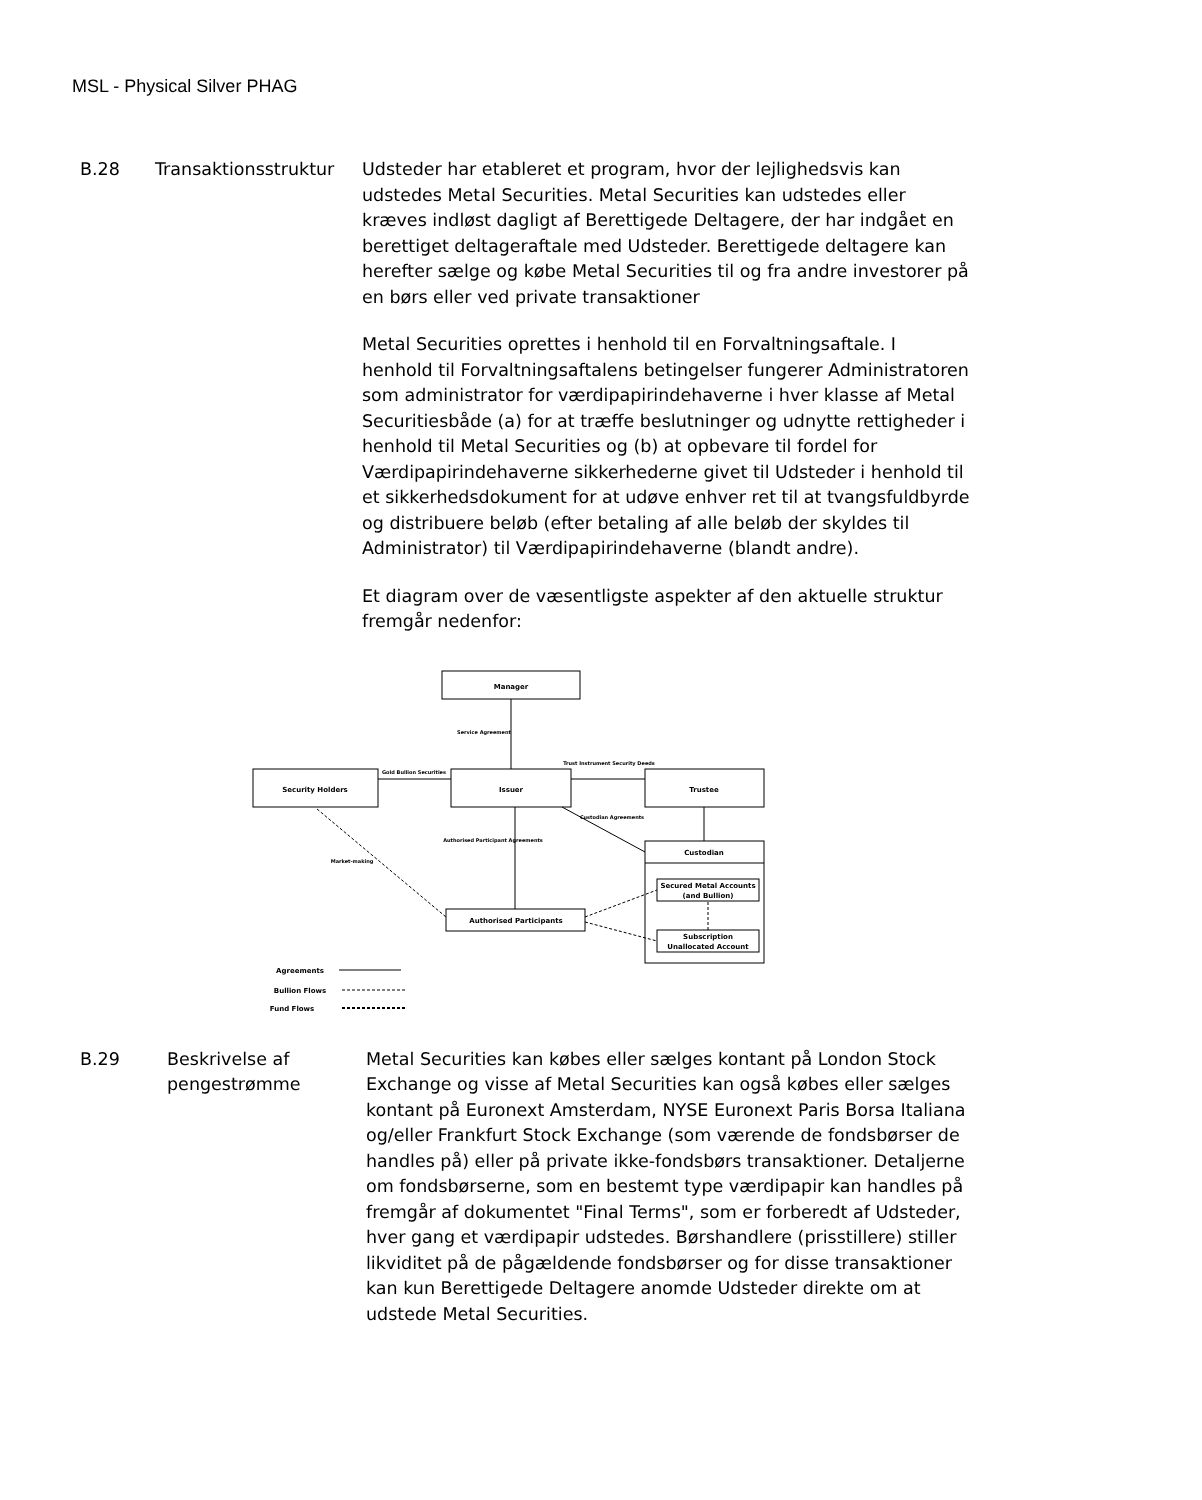MSL - Physical Silver PHAG
B.28 Transaktionsstruktur
Udsteder har etableret et program, hvor der lejlighedsvis kan udstedes Metal Securities. Metal Securities kan udstedes eller kræves indløst dagligt af Berettigede Deltagere, der har indgået en berettiget deltageraftale med Udsteder. Berettigede deltagere kan herefter sælge og købe Metal Securities til og fra andre investorer på en børs eller ved private transaktioner
Metal Securities oprettes i henhold til en Forvaltningsaftale. I henhold til Forvaltningsaftalens betingelser fungerer Administratoren som administrator for værdipapirindehaverne i hver klasse af Metal Securitiesbåde (a) for at træffe beslutninger og udnytte rettigheder i henhold til Metal Securities og (b) at opbevare til fordel for Værdipapirindehaverne sikkerhederne givet til Udsteder i henhold til et sikkerhedsdokument for at udøve enhver ret til at tvangsfuldbyrde og distribuere beløb (efter betaling af alle beløb der skyldes til Administrator) til Værdipapirindehaverne (blandt andre).
Et diagram over de væsentligste aspekter af den aktuelle struktur fremgår nedenfor:
Manager
Security Holders
Issuer
Trustee
Custodian
Secured Metal Accounts
(and Bullion)
Subscription
Unallocated Account
Authorised Participants
Service Agreement
Gold Bullion Securities
Trust Instrument Security Deeds
Custodian Agreements
Authorised Participant Agreements
Market-making
Agreements
Bullion Flows
Fund Flows
B.29 Beskrivelse af pengestrømme
Metal Securities kan købes eller sælges kontant på London Stock Exchange og visse af Metal Securities kan også købes eller sælges kontant på Euronext Amsterdam, NYSE Euronext Paris Borsa Italiana og/eller Frankfurt Stock Exchange (som værende de fondsbørser de handles på) eller på private ikke-fondsbørs transaktioner. Detaljerne om fondsbørserne, som en bestemt type værdipapir kan handles på fremgår af dokumentet "Final Terms", som er forberedt af Udsteder, hver gang et værdipapir udstedes. Børshandlere (prisstillere) stiller likviditet på de pågældende fondsbørser og for disse transaktioner kan kun Berettigede Deltagere anomde Udsteder direkte om at udstede Metal Securities.